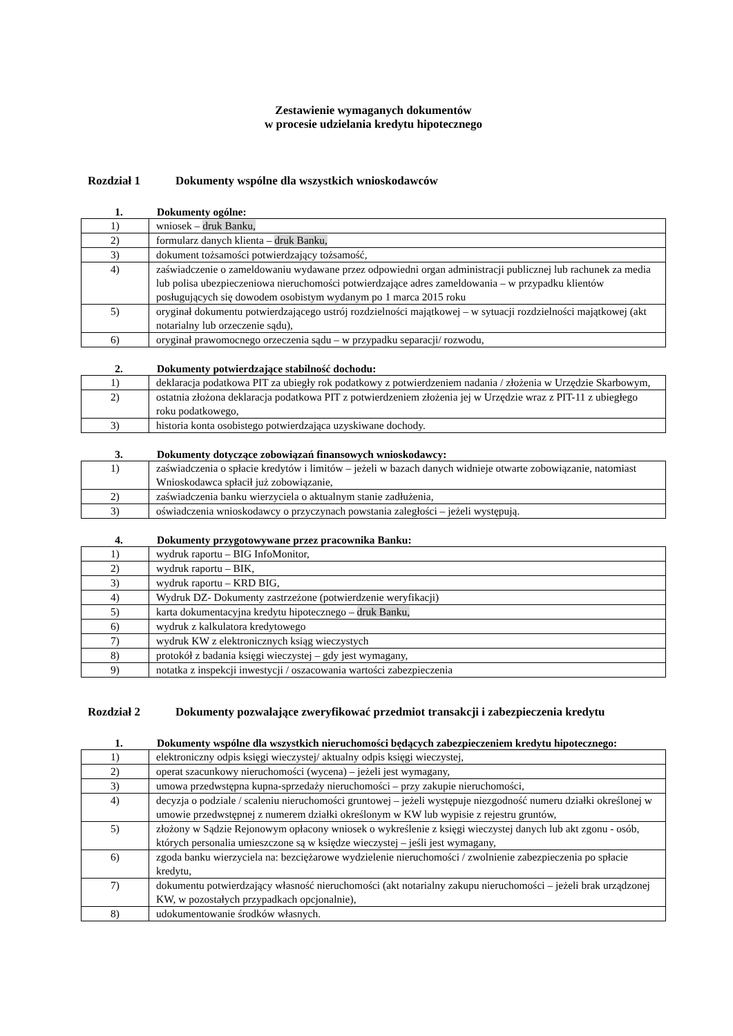Zestawienie wymaganych dokumentów
w procesie udzielania kredytu hipotecznego
Rozdział 1 Dokumenty wspólne dla wszystkich wnioskodawców
1. Dokumenty ogólne:
| 1) | wniosek – druk Banku, |
| 2) | formularz danych klienta – druk Banku, |
| 3) | dokument tożsamości potwierdzający tożsamość, |
| 4) | zaświadczenie o zameldowaniu wydawane przez odpowiedni organ administracji publicznej lub rachunek za media lub polisa ubezpieczeniowa nieruchomości potwierdzające adres zameldowania – w przypadku klientów posługujących się dowodem osobistym wydanym po 1 marca 2015 roku |
| 5) | oryginał dokumentu potwierdzającego ustrój rozdzielności majątkowej – w sytuacji rozdzielności majątkowej (akt notarialny lub orzeczenie sądu), |
| 6) | oryginał prawomocnego orzeczenia sądu – w przypadku separacji/ rozwodu, |
2. Dokumenty potwierdzające stabilność dochodu:
| 1) | deklaracja podatkowa PIT za ubiegły rok podatkowy z potwierdzeniem nadania / złożenia w Urzędzie Skarbowym, |
| 2) | ostatnia złożona deklaracja podatkowa PIT z potwierdzeniem złożenia jej w Urzędzie wraz z PIT-11 z ubiegłego roku podatkowego, |
| 3) | historia konta osobistego potwierdzająca uzyskiwane dochody. |
3. Dokumenty dotyczące zobowiązań finansowych wnioskodawcy:
| 1) | zaświadczenia o spłacie kredytów i limitów – jeżeli w bazach danych widnieje otwarte zobowiązanie, natomiast Wnioskodawca spłacił już zobowiązanie, |
| 2) | zaświadczenia banku wierzyciela o aktualnym stanie zadłużenia, |
| 3) | oświadczenia wnioskodawcy o przyczynach powstania zaległości – jeżeli występują. |
4. Dokumenty przygotowywane przez pracownika Banku:
| 1) | wydruk raportu – BIG InfoMonitor, |
| 2) | wydruk raportu – BIK, |
| 3) | wydruk raportu – KRD BIG, |
| 4) | Wydruk DZ- Dokumenty zastrzeżone (potwierdzenie weryfikacji) |
| 5) | karta dokumentacyjna kredytu hipotecznego – druk Banku, |
| 6) | wydruk z kalkulatora kredytowego |
| 7) | wydruk KW z elektronicznych ksiąg wieczystych |
| 8) | protokół z badania księgi wieczystej – gdy jest wymagany, |
| 9) | notatka z inspekcji inwestycji / oszacowania wartości zabezpieczenia |
Rozdział 2 Dokumenty pozwalające zweryfikować przedmiot transakcji i zabezpieczenia kredytu
1. Dokumenty wspólne dla wszystkich nieruchomości będących zabezpieczeniem kredytu hipotecznego:
| 1) | elektroniczny odpis księgi wieczystej/ aktualny odpis księgi wieczystej, |
| 2) | operat szacunkowy nieruchomości (wycena) – jeżeli jest wymagany, |
| 3) | umowa przedwstępna kupna-sprzedaży nieruchomości – przy zakupie nieruchomości, |
| 4) | decyzja o podziale / scaleniu nieruchomości gruntowej – jeżeli występuje niezgodność numeru działki określonej w umowie przedwstępnej z numerem działki określonym w KW lub wypisie z rejestru gruntów, |
| 5) | złożony w Sądzie Rejonowym opłacony wniosek o wykreślenie z księgi wieczystej danych lub akt zgonu - osób, których personalia umieszczone są w księdze wieczystej – jeśli jest wymagany, |
| 6) | zgoda banku wierzyciela na: bezciężarowe wydzielenie nieruchomości / zwolnienie zabezpieczenia po spłacie kredytu, |
| 7) | dokumentu potwierdzający własność nieruchomości (akt notarialny zakupu nieruchomości – jeżeli brak urządzonej KW, w pozostałych przypadkach opcjonalnie), |
| 8) | udokumentowanie środków własnych. |